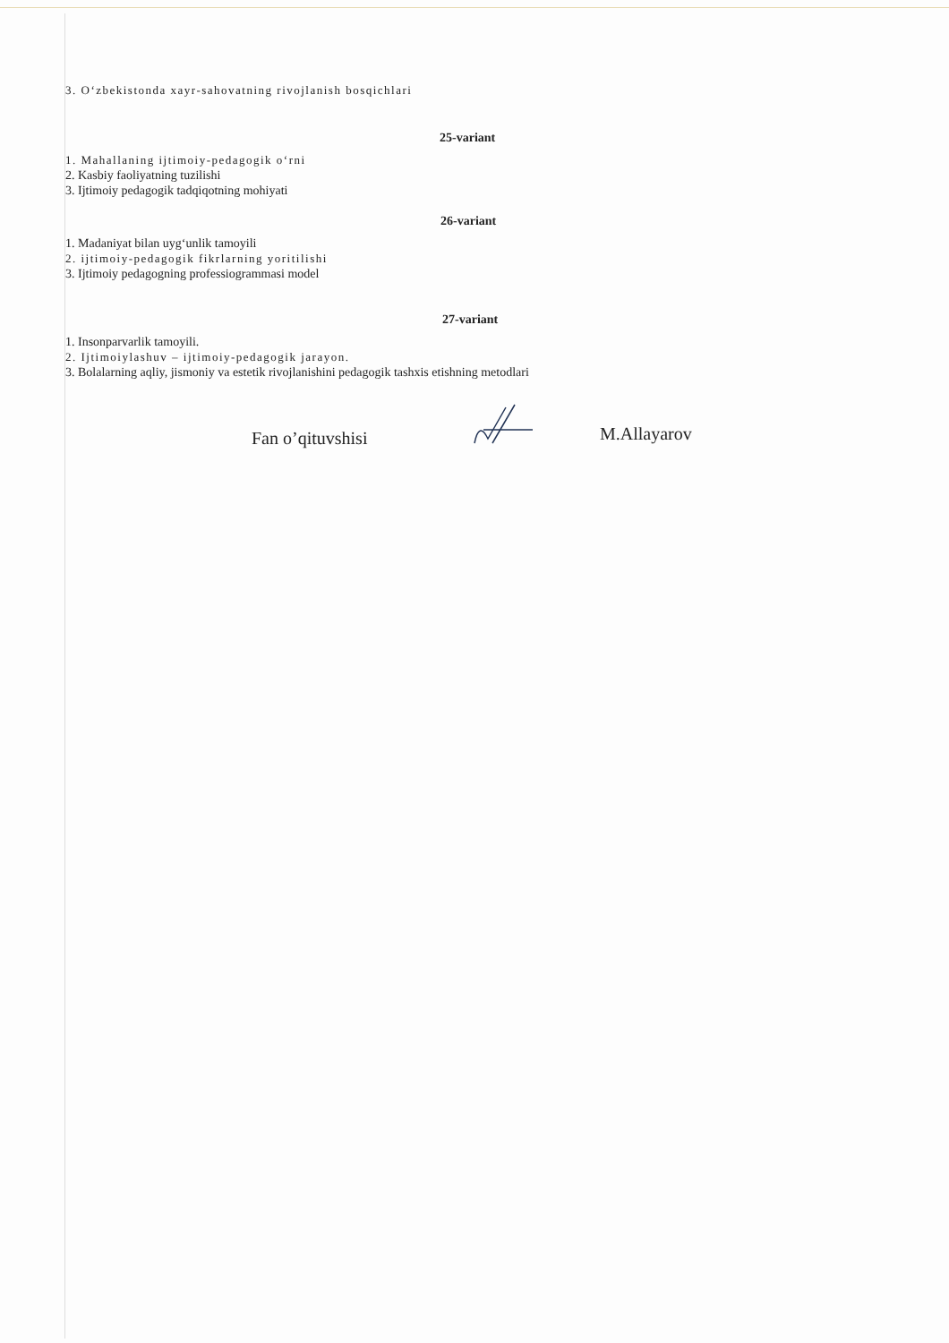3. O‘zbekistonda xayr-sahovatning rivojlanish bosqichlari
25-variant
1. Mahallaning ijtimoiy-pedagogik o‘rni
2. Kasbiy faoliyatning tuzilishi
3. Ijtimoiy pedagogik tadqiqotning mohiyati
26-variant
1. Madaniyat bilan uyg‘unlik tamoyili
2. ijtimoiy-pedagogik fikrlarning yoritilishi
3. Ijtimoiy pedagogning professiogrammasi model
27-variant
1. Insonparvarlik tamoyili.
2. Ijtimoiylashuv – ijtimoiy-pedagogik jarayon.
3. Bolalarning aqliy, jismoniy va estetik rivojlanishini pedagogik tashxis etishning metodlari
Fan o’qituvshisi M.Allayarov